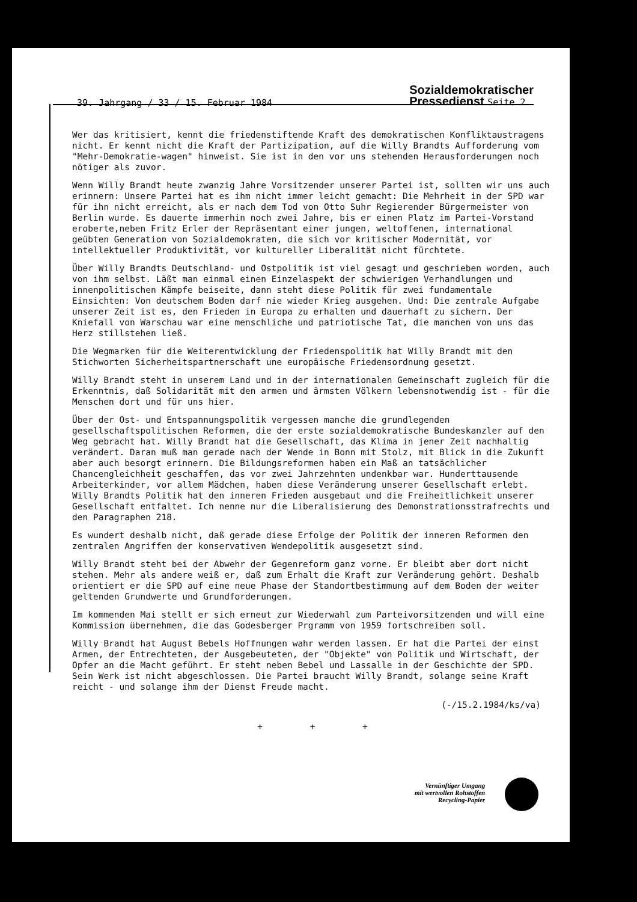39. Jahrgang / 33 / 15. Februar 1984 Sozialdemokratischer
Pressedienst Seite 2
Wer das kritisiert, kennt die friedenstiftende Kraft des demokratischen Konfliktaustragens nicht. Er kennt nicht die Kraft der Partizipation, auf die Willy Brandts Aufforderung vom "Mehr-Demokratie-wagen" hinweist. Sie ist in den vor uns stehenden Herausforderungen noch nötiger als zuvor.
Wenn Willy Brandt heute zwanzig Jahre Vorsitzender unserer Partei ist, sollten wir uns auch erinnern: Unsere Partei hat es ihm nicht immer leicht gemacht: Die Mehrheit in der SPD war für ihn nicht erreicht, als er nach dem Tod von Otto Suhr Regierender Bürgermeister von Berlin wurde. Es dauerte immerhin noch zwei Jahre, bis er einen Platz im Partei-Vorstand eroberte,neben Fritz Erler der Repräsentant einer jungen, weltoffenen, international geübten Generation von Sozialdemokraten, die sich vor kritischer Modernität, vor intellektueller Produktivität, vor kultureller Liberalität nicht fürchtete.
Über Willy Brandts Deutschland- und Ostpolitik ist viel gesagt und geschrieben worden, auch von ihm selbst. Läßt man einmal einen Einzelaspekt der schwierigen Verhandlungen und innenpolitischen Kämpfe beiseite, dann steht diese Politik für zwei fundamentale Einsichten: Von deutschem Boden darf nie wieder Krieg ausgehen. Und: Die zentrale Aufgabe unserer Zeit ist es, den Frieden in Europa zu erhalten und dauerhaft zu sichern. Der Kniefall von Warschau war eine menschliche und patriotische Tat, die manchen von uns das Herz stillstehen ließ.
Die Wegmarken für die Weiterentwicklung der Friedenspolitik hat Willy Brandt mit den Stichworten Sicherheitspartnerschaft une europäische Friedensordnung gesetzt.
Willy Brandt steht in unserem Land und in der internationalen Gemeinschaft zugleich für die Erkenntnis, daß Solidarität mit den armen und ärmsten Völkern lebensnotwendig ist - für die Menschen dort und für uns hier.
Über der Ost- und Entspannungspolitik vergessen manche die grundlegenden gesellschaftspolitischen Reformen, die der erste sozialdemokratische Bundeskanzler auf den Weg gebracht hat. Willy Brandt hat die Gesellschaft, das Klima in jener Zeit nachhaltig verändert. Daran muß man gerade nach der Wende in Bonn mit Stolz, mit Blick in die Zukunft aber auch besorgt erinnern. Die Bildungsreformen haben ein Maß an tatsächlicher Chancengleichheit geschaffen, das vor zwei Jahrzehnten undenkbar war. Hunderttausende Arbeiterkinder, vor allem Mädchen, haben diese Veränderung unserer Gesellschaft erlebt. Willy Brandts Politik hat den inneren Frieden ausgebaut und die Freiheitlichkeit unserer Gesellschaft entfaltet. Ich nenne nur die Liberalisierung des Demonstrationsstrafrechts und den Paragraphen 218.
Es wundert deshalb nicht, daß gerade diese Erfolge der Politik der inneren Reformen den zentralen Angriffen der konservativen Wendepolitik ausgesetzt sind.
Willy Brandt steht bei der Abwehr der Gegenreform ganz vorne. Er bleibt aber dort nicht stehen. Mehr als andere weiß er, daß zum Erhalt die Kraft zur Veränderung gehört. Deshalb orientiert er die SPD auf eine neue Phase der Standortbestimmung auf dem Boden der weiter geltenden Grundwerte und Grundforderungen.
Im kommenden Mai stellt er sich erneut zur Wiederwahl zum Parteivorsitzenden und will eine Kommission übernehmen, die das Godesberger Prgramm von 1959 fortschreiben soll.
Willy Brandt hat August Bebels Hoffnungen wahr werden lassen. Er hat die Partei der einst Armen, der Entrechteten, der Ausgebeuteten, der "Objekte" von Politik und Wirtschaft, der Opfer an die Macht geführt. Er steht neben Bebel und Lassalle in der Geschichte der SPD. Sein Werk ist nicht abgeschlossen. Die Partei braucht Willy Brandt, solange seine Kraft reicht - und solange ihm der Dienst Freude macht.
(-/15.2.1984/ks/va)
+ + +
Vernünftiger Umgang
mit wertvollen Rohstoffen
Recycling-Papier